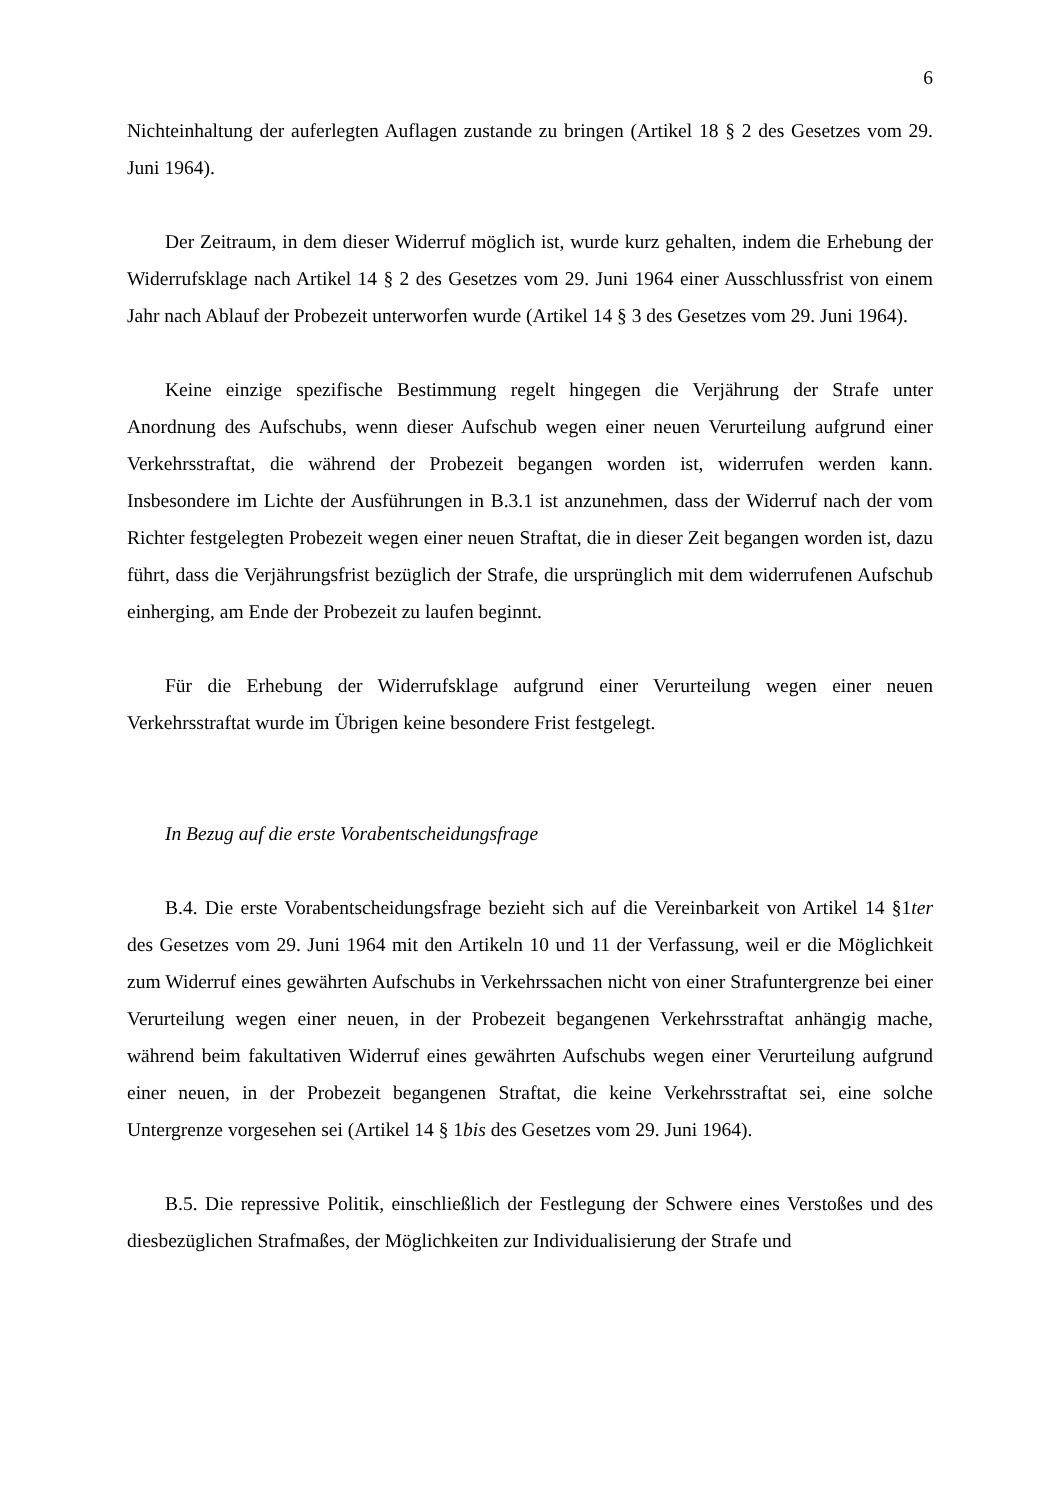6
Nichteinhaltung der auferlegten Auflagen zustande zu bringen (Artikel 18 § 2 des Gesetzes vom 29. Juni 1964).
Der Zeitraum, in dem dieser Widerruf möglich ist, wurde kurz gehalten, indem die Erhebung der Widerrufsklage nach Artikel 14 § 2 des Gesetzes vom 29. Juni 1964 einer Ausschlussfrist von einem Jahr nach Ablauf der Probezeit unterworfen wurde (Artikel 14 § 3 des Gesetzes vom 29. Juni 1964).
Keine einzige spezifische Bestimmung regelt hingegen die Verjährung der Strafe unter Anordnung des Aufschubs, wenn dieser Aufschub wegen einer neuen Verurteilung aufgrund einer Verkehrsstraftat, die während der Probezeit begangen worden ist, widerrufen werden kann. Insbesondere im Lichte der Ausführungen in B.3.1 ist anzunehmen, dass der Widerruf nach der vom Richter festgelegten Probezeit wegen einer neuen Straftat, die in dieser Zeit begangen worden ist, dazu führt, dass die Verjährungsfrist bezüglich der Strafe, die ursprünglich mit dem widerrufenen Aufschub einherging, am Ende der Probezeit zu laufen beginnt.
Für die Erhebung der Widerrufsklage aufgrund einer Verurteilung wegen einer neuen Verkehrsstraftat wurde im Übrigen keine besondere Frist festgelegt.
In Bezug auf die erste Vorabentscheidungsfrage
B.4. Die erste Vorabentscheidungsfrage bezieht sich auf die Vereinbarkeit von Artikel 14 §1ter des Gesetzes vom 29. Juni 1964 mit den Artikeln 10 und 11 der Verfassung, weil er die Möglichkeit zum Widerruf eines gewährten Aufschubs in Verkehrssachen nicht von einer Strafuntergrenze bei einer Verurteilung wegen einer neuen, in der Probezeit begangenen Verkehrsstraftat anhängig mache, während beim fakultativen Widerruf eines gewährten Aufschubs wegen einer Verurteilung aufgrund einer neuen, in der Probezeit begangenen Straftat, die keine Verkehrsstraftat sei, eine solche Untergrenze vorgesehen sei (Artikel 14 § 1bis des Gesetzes vom 29. Juni 1964).
B.5. Die repressive Politik, einschließlich der Festlegung der Schwere eines Verstoßes und des diesbezüglichen Strafmaßes, der Möglichkeiten zur Individualisierung der Strafe und